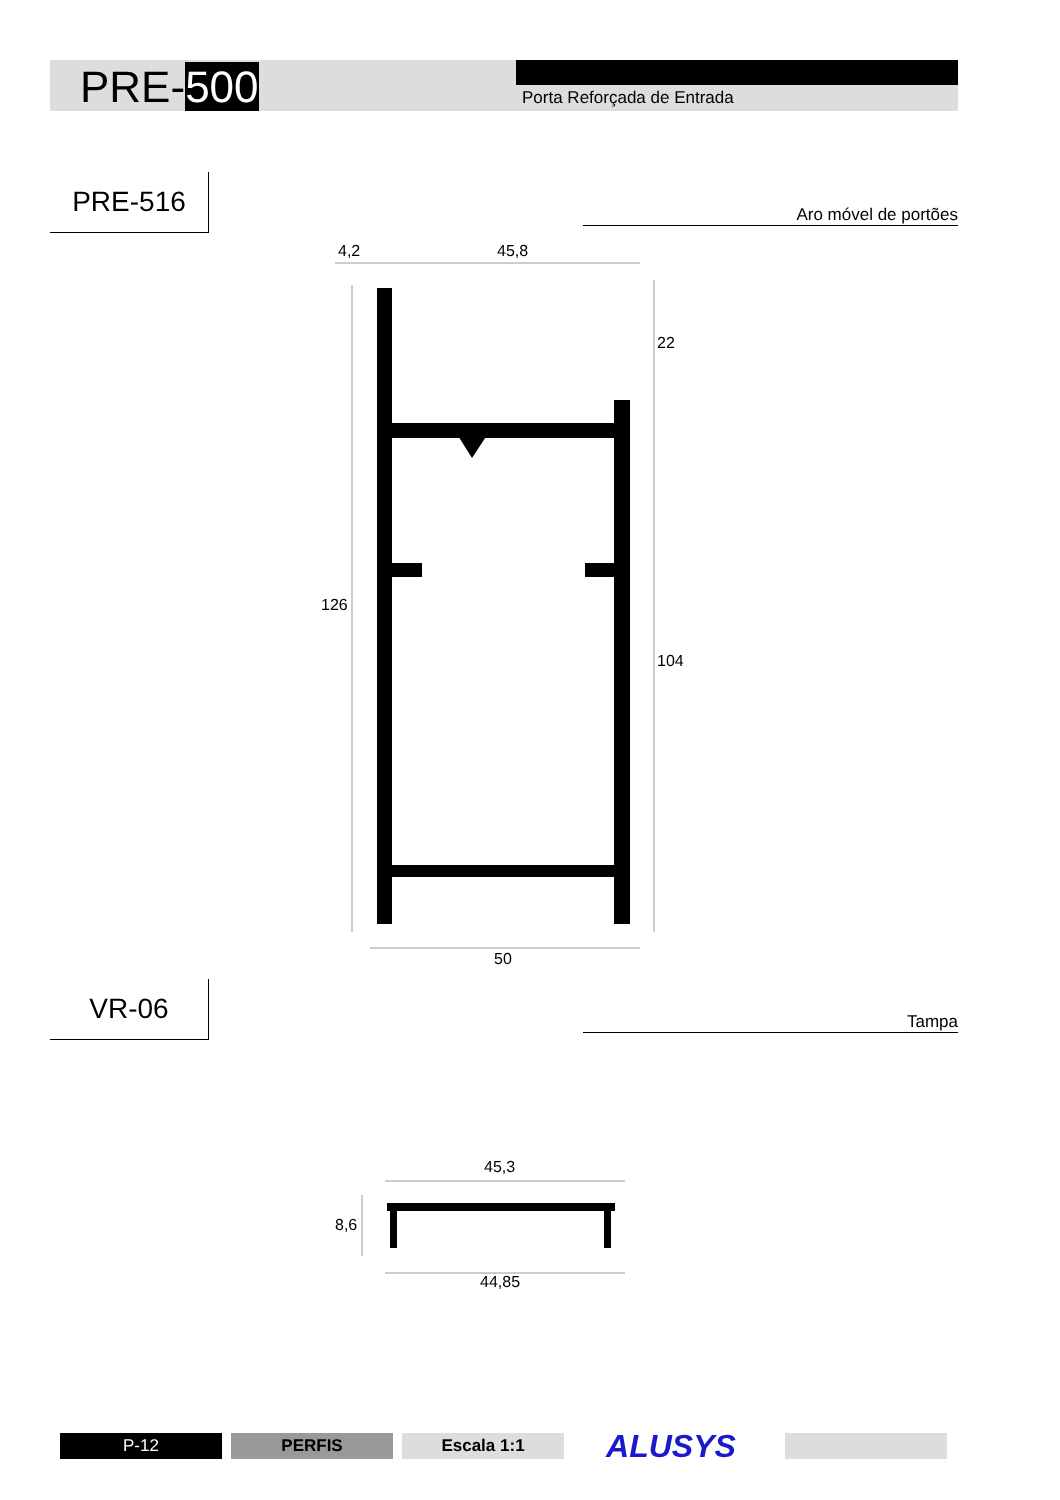PRE-500 Porta Reforçada de Entrada
PRE-516
Aro móvel de portões
4,2 45,8
22
126
104
50
VR-06
Tampa
45,3
8,6
44,85
P-12 PERFIS Escala 1:1 ALUSYS